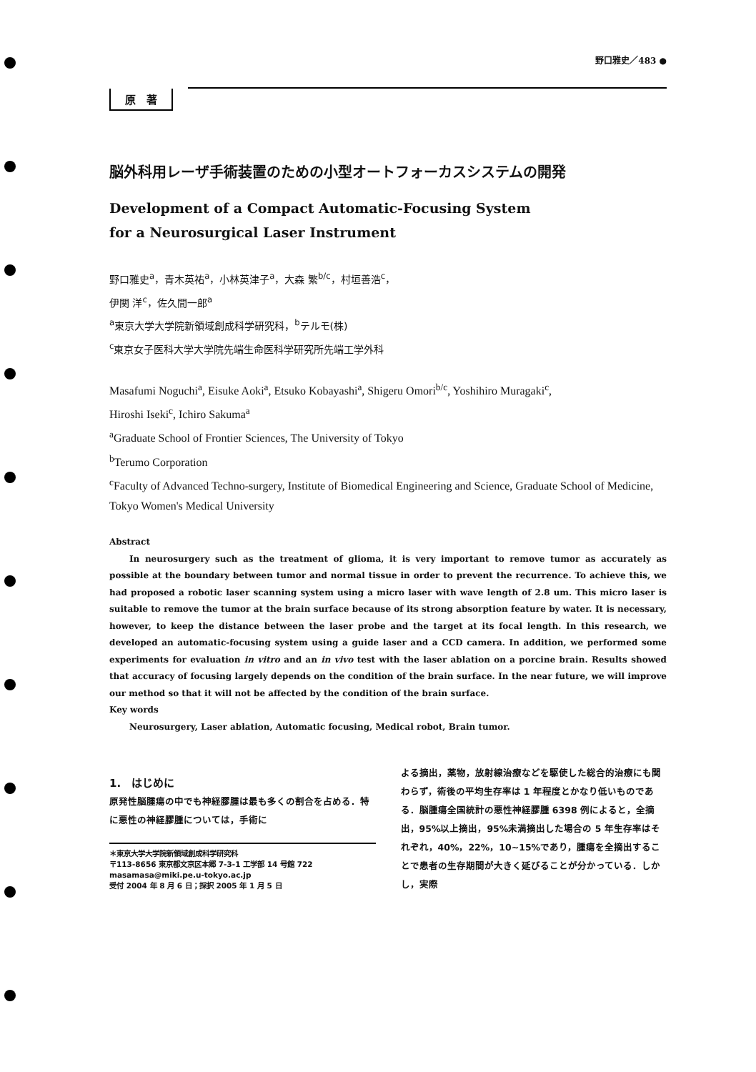野口雅史／483 ●
原　著
脳外科用レーザ手術装置のための小型オートフォーカスシステムの開発
Development of a Compact Automatic-Focusing System
for a Neurosurgical Laser Instrument
野口雅史<sup>a</sup>，青木英祐<sup>a</sup>，小林英津子<sup>a</sup>，大森 繁<sup>b/c</sup>，村垣善浩<sup>c</sup>，
伊関 洋<sup>c</sup>，佐久間一郎<sup>a</sup>
<sup>a</sup> 東京大学大学院新領域創成科学研究科，<sup>b</sup>テルモ(株)
<sup>c</sup> 東京女子医科大学大学院先端生命医科学研究所先端工学外科
Masafumi Noguchi<sup>a</sup>, Eisuke Aoki<sup>a</sup>, Etsuko Kobayashi<sup>a</sup>, Shigeru Omori<sup>b/c</sup>, Yoshihiro Muragaki<sup>c</sup>,
Hiroshi Iseki<sup>c</sup>, Ichiro Sakuma<sup>a</sup>
<sup>a</sup> Graduate School of Frontier Sciences, The University of Tokyo
<sup>b</sup> Terumo Corporation
<sup>c</sup> Faculty of Advanced Techno-surgery, Institute of Biomedical Engineering and Science, Graduate School of Medicine, Tokyo Women's Medical University
Abstract
In neurosurgery such as the treatment of glioma, it is very important to remove tumor as accurately as possible at the boundary between tumor and normal tissue in order to prevent the recurrence. To achieve this, we had proposed a robotic laser scanning system using a micro laser with wave length of 2.8 um. This micro laser is suitable to remove the tumor at the brain surface because of its strong absorption feature by water. It is necessary, however, to keep the distance between the laser probe and the target at its focal length. In this research, we developed an automatic-focusing system using a guide laser and a CCD camera. In addition, we performed some experiments for evaluation in vitro and an in vivo test with the laser ablation on a porcine brain. Results showed that accuracy of focusing largely depends on the condition of the brain surface. In the near future, we will improve our method so that it will not be affected by the condition of the brain surface.
Key words
Neurosurgery, Laser ablation, Automatic focusing, Medical robot, Brain tumor.
1.　はじめに
原発性脳腫瘍の中でも神経膠腫は最も多くの割合を占める．特に悪性の神経膠腫については，手術に
＊東京大学大学院新領域創成科学研究科
〒113-8656 東京都文京区本郷 7-3-1 工学部 14 号館 722
masamasa@miki.pe.u-tokyo.ac.jp
受付 2004 年 8 月 6 日；採択 2005 年 1 月 5 日
よる摘出，薬物，放射線治療などを駆使した総合的治療にも関わらず，術後の平均生存率は 1 年程度とかなり低いものである．脳腫瘍全国統計の悪性神経膠腫 6398 例によると，全摘出，95%以上摘出，95%未満摘出した場合の 5 年生存率はそれぞれ，40%，22%，10~15%であり，腫瘍を全摘出することで患者の生存期間が大きく延びることが分かっている．しかし，実際